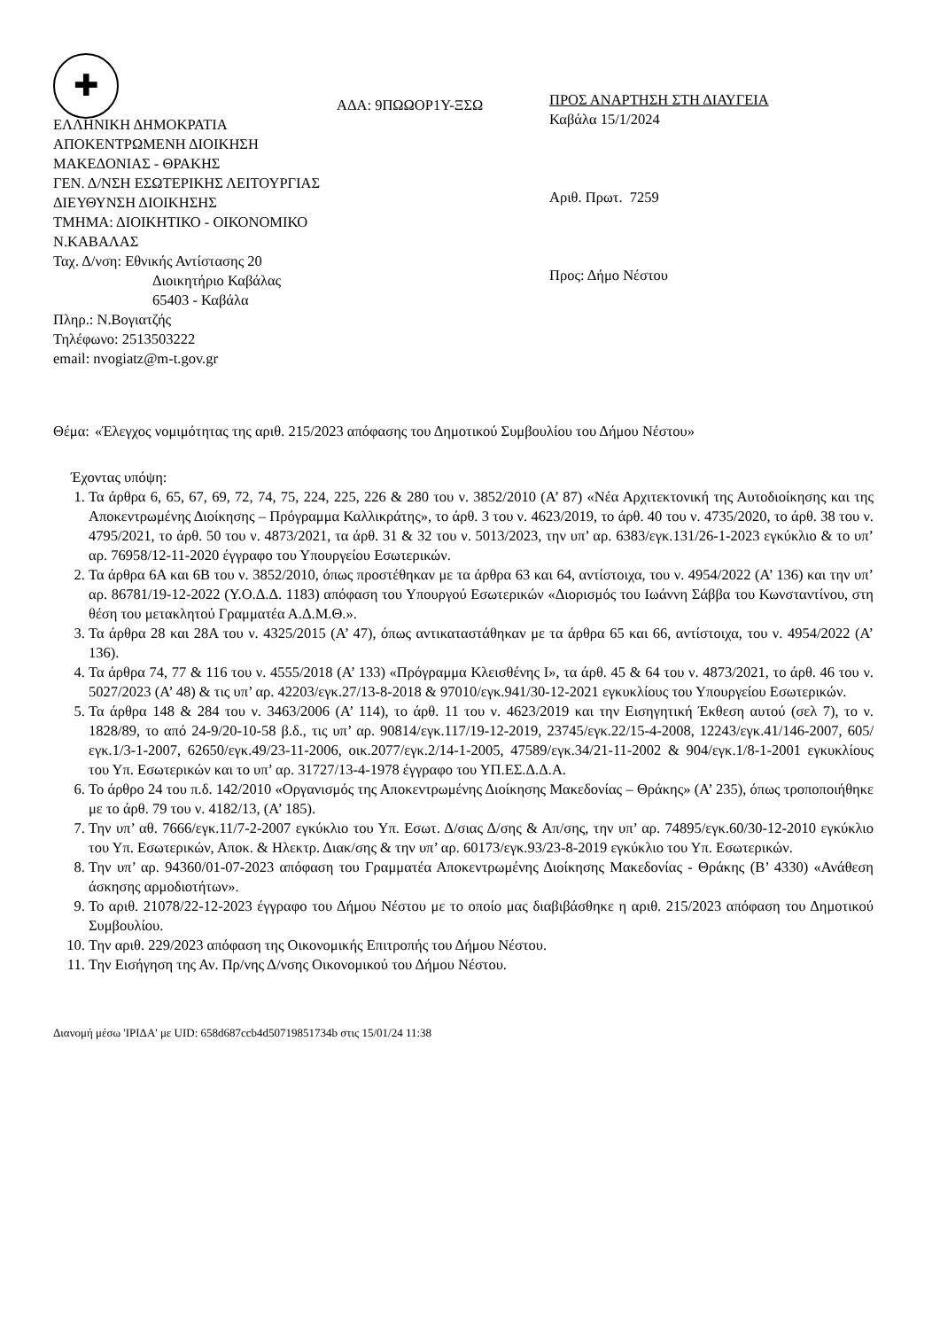✚
ΑΔΑ: 9ΠΩΩΟΡ1Υ-ΞΣΩ
ΕΛΛΗΝΙΚΗ ΔΗΜΟΚΡΑΤΙΑ
ΑΠΟΚΕΝΤΡΩΜΕΝΗ ΔΙΟΙΚΗΣΗ
ΜΑΚΕΔΟΝΙΑΣ - ΘΡΑΚΗΣ
ΓΕΝ. Δ/ΝΣΗ ΕΣΩΤΕΡΙΚΗΣ ΛΕΙΤΟΥΡΓΙΑΣ
ΔΙΕΥΘΥΝΣΗ ΔΙΟΙΚΗΣΗΣ
ΤΜΗΜΑ: ΔΙΟΙΚΗΤΙΚΟ - ΟΙΚΟΝΟΜΙΚΟ
Ν.ΚΑΒΑΛΑΣ
Ταχ. Δ/νση: Εθνικής Αντίστασης 20
Διοικητήριο Καβάλας
65403 - Καβάλα
Πληρ.: Ν.Βογιατζής
Τηλέφωνο: 2513503222
email: nvogiatz@m-t.gov.gr
ΠΡΟΣ ΑΝΑΡΤΗΣΗ ΣΤΗ ΔΙΑΥΓΕΙΑ
Καβάλα 15/1/2024
Αριθ. Πρωτ. 7259
Προς: Δήμο Νέστου
Θέμα: «Έλεγχος νομιμότητας της αριθ. 215/2023 απόφασης του Δημοτικού Συμβουλίου του Δήμου Νέστου»
Έχοντας υπόψη:
1. Τα άρθρα 6, 65, 67, 69, 72, 74, 75, 224, 225, 226 & 280 του ν. 3852/2010 (Α’ 87) «Νέα Αρχιτεκτονική της Αυτοδιοίκησης και της Αποκεντρωμένης Διοίκησης – Πρόγραμμα Καλλικράτης», το άρθ. 3 του ν. 4623/2019, το άρθ. 40 του ν. 4735/2020, το άρθ. 38 του ν. 4795/2021, το άρθ. 50 του ν. 4873/2021, τα άρθ. 31 & 32 του ν. 5013/2023, την υπ’ αρ. 6383/εγκ.131/26-1-2023 εγκύκλιο & το υπ’ αρ. 76958/12-11-2020 έγγραφο του Υπουργείου Εσωτερικών.
2. Τα άρθρα 6Α και 6Β του ν. 3852/2010, όπως προστέθηκαν με τα άρθρα 63 και 64, αντίστοιχα, του ν. 4954/2022 (Α’ 136) και την υπ’ αρ. 86781/19-12-2022 (Υ.Ο.Δ.Δ. 1183) απόφαση του Υπουργού Εσωτερικών «Διορισμός του Ιωάννη Σάββα του Κωνσταντίνου, στη θέση του μετακλητού Γραμματέα Α.Δ.Μ.Θ.».
3. Τα άρθρα 28 και 28Α του ν. 4325/2015 (Α’ 47), όπως αντικαταστάθηκαν με τα άρθρα 65 και 66, αντίστοιχα, του ν. 4954/2022 (Α’ 136).
4. Τα άρθρα 74, 77 & 116 του ν. 4555/2018 (Α’ 133) «Πρόγραμμα Κλεισθένης Ι», τα άρθ. 45 & 64 του ν. 4873/2021, το άρθ. 46 του ν. 5027/2023 (Α’ 48) & τις υπ’ αρ. 42203/εγκ.27/13-8-2018 & 97010/εγκ.941/30-12-2021 εγκυκλίους του Υπουργείου Εσωτερικών.
5. Τα άρθρα 148 & 284 του ν. 3463/2006 (Α’ 114), το άρθ. 11 του ν. 4623/2019 και την Εισηγητική Έκθεση αυτού (σελ 7), το ν. 1828/89, το από 24-9/20-10-58 β.δ., τις υπ’ αρ. 90814/εγκ.117/19-12-2019, 23745/εγκ.22/15-4-2008, 12243/εγκ.41/146-2007, 605/εγκ.1/3-1-2007, 62650/εγκ.49/23-11-2006, οικ.2077/εγκ.2/14-1-2005, 47589/εγκ.34/21-11-2002 & 904/εγκ.1/8-1-2001 εγκυκλίους του Υπ. Εσωτερικών και το υπ’ αρ. 31727/13-4-1978 έγγραφο του ΥΠ.ΕΣ.Δ.Δ.Α.
6. Το άρθρο 24 του π.δ. 142/2010 «Οργανισμός της Αποκεντρωμένης Διοίκησης Μακεδονίας – Θράκης» (Α’ 235), όπως τροποποιήθηκε με το άρθ. 79 του ν. 4182/13, (Α’ 185).
7. Την υπ’ αθ. 7666/εγκ.11/7-2-2007 εγκύκλιο του Υπ. Εσωτ. Δ/σιας Δ/σης & Απ/σης, την υπ’ αρ. 74895/εγκ.60/30-12-2010 εγκύκλιο του Υπ. Εσωτερικών, Αποκ. & Ηλεκτρ. Διακ/σης & την υπ’ αρ. 60173/εγκ.93/23-8-2019 εγκύκλιο του Υπ. Εσωτερικών.
8. Την υπ’ αρ. 94360/01-07-2023 απόφαση του Γραμματέα Αποκεντρωμένης Διοίκησης Μακεδονίας - Θράκης (Β’ 4330) «Ανάθεση άσκησης αρμοδιοτήτων».
9. Το αριθ. 21078/22-12-2023 έγγραφο του Δήμου Νέστου με το οποίο μας διαβιβάσθηκε η αριθ. 215/2023 απόφαση του Δημοτικού Συμβουλίου.
10. Την αριθ. 229/2023 απόφαση της Οικονομικής Επιτροπής του Δήμου Νέστου.
11. Την Εισήγηση της Αν. Πρ/νης Δ/νσης Οικονομικού του Δήμου Νέστου.
Διανομή μέσω 'ΙΡΙΔΑ' με UID: 658d687ccb4d50719851734b στις 15/01/24 11:38